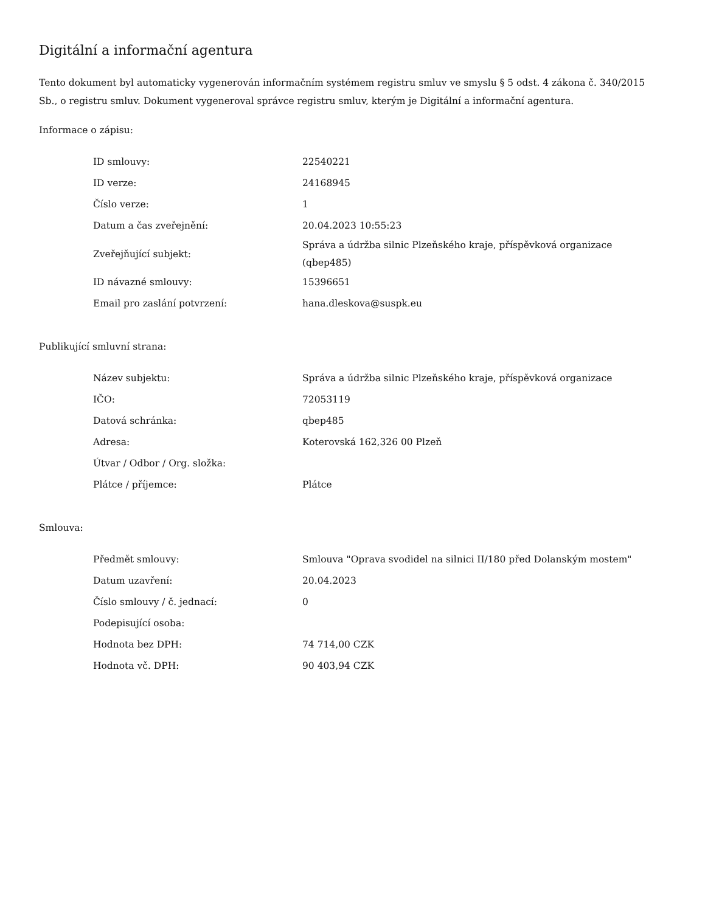Digitální a informační agentura
Tento dokument byl automaticky vygenerován informačním systémem registru smluv ve smyslu § 5 odst. 4 zákona č. 340/2015 Sb., o registru smluv. Dokument vygeneroval správce registru smluv, kterým je Digitální a informační agentura.
Informace o zápisu:
| ID smlouvy: | 22540221 |
| ID verze: | 24168945 |
| Číslo verze: | 1 |
| Datum a čas zveřejnění: | 20.04.2023 10:55:23 |
| Zveřejňující subjekt: | Správa a údržba silnic Plzeňského kraje, příspěvková organizace (qbep485) |
| ID návazné smlouvy: | 15396651 |
| Email pro zaslání potvrzení: | hana.dleskova@suspk.eu |
Publikující smluvní strana:
| Název subjektu: | Správa a údržba silnic Plzeňského kraje, příspěvková organizace |
| IČO: | 72053119 |
| Datová schránka: | qbep485 |
| Adresa: | Koterovská 162,326 00 Plzeň |
| Útvar / Odbor / Org. složka: | |
| Plátce / příjemce: | Plátce |
Smlouva:
| Předmět smlouvy: | Smlouva "Oprava svodidel na silnici II/180 před Dolanským mostem" |
| Datum uzavření: | 20.04.2023 |
| Číslo smlouvy / č. jednací: | 0 |
| Podepisující osoba: | |
| Hodnota bez DPH: | 74 714,00 CZK |
| Hodnota vč. DPH: | 90 403,94 CZK |